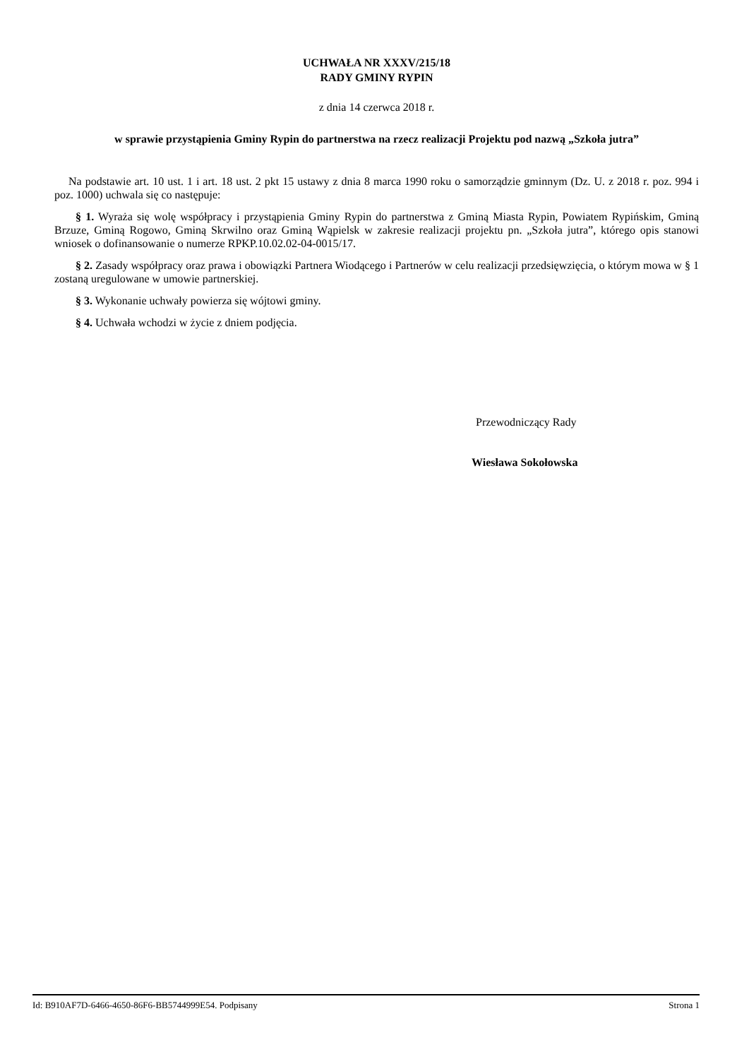UCHWAŁA NR XXXV/215/18
RADY GMINY RYPIN
z dnia 14 czerwca 2018 r.
w sprawie przystąpienia Gminy Rypin do partnerstwa na rzecz realizacji Projektu pod nazwą „Szkoła jutra”
Na podstawie art. 10 ust. 1 i art. 18 ust. 2 pkt 15 ustawy z dnia 8 marca 1990 roku o samorządzie gminnym (Dz. U. z 2018 r. poz. 994 i poz. 1000) uchwala się co następuje:
§ 1. Wyraża się wolę współpracy i przystąpienia Gminy Rypin do partnerstwa z Gminą Miasta Rypin, Powiatem Rypińskim, Gminą Brzuze, Gminą Rogowo, Gminą Skrwilno oraz Gminą Wąpielsk w zakresie realizacji projektu pn. „Szkoła jutra”, którego opis stanowi wniosek o dofinansowanie o numerze RPKP.10.02.02-04-0015/17.
§ 2. Zasady współpracy oraz prawa i obowiązki Partnera Wiodącego i Partnerów w celu realizacji przedsięwzięcia, o którym mowa w § 1 zostaną uregulowane w umowie partnerskiej.
§ 3. Wykonanie uchwały powierza się wójtowi gminy.
§ 4. Uchwała wchodzi w życie z dniem podjęcia.
Przewodniczący Rady
Wiesława Sokołowska
Id: B910AF7D-6466-4650-86F6-BB5744999E54. Podpisany Strona 1